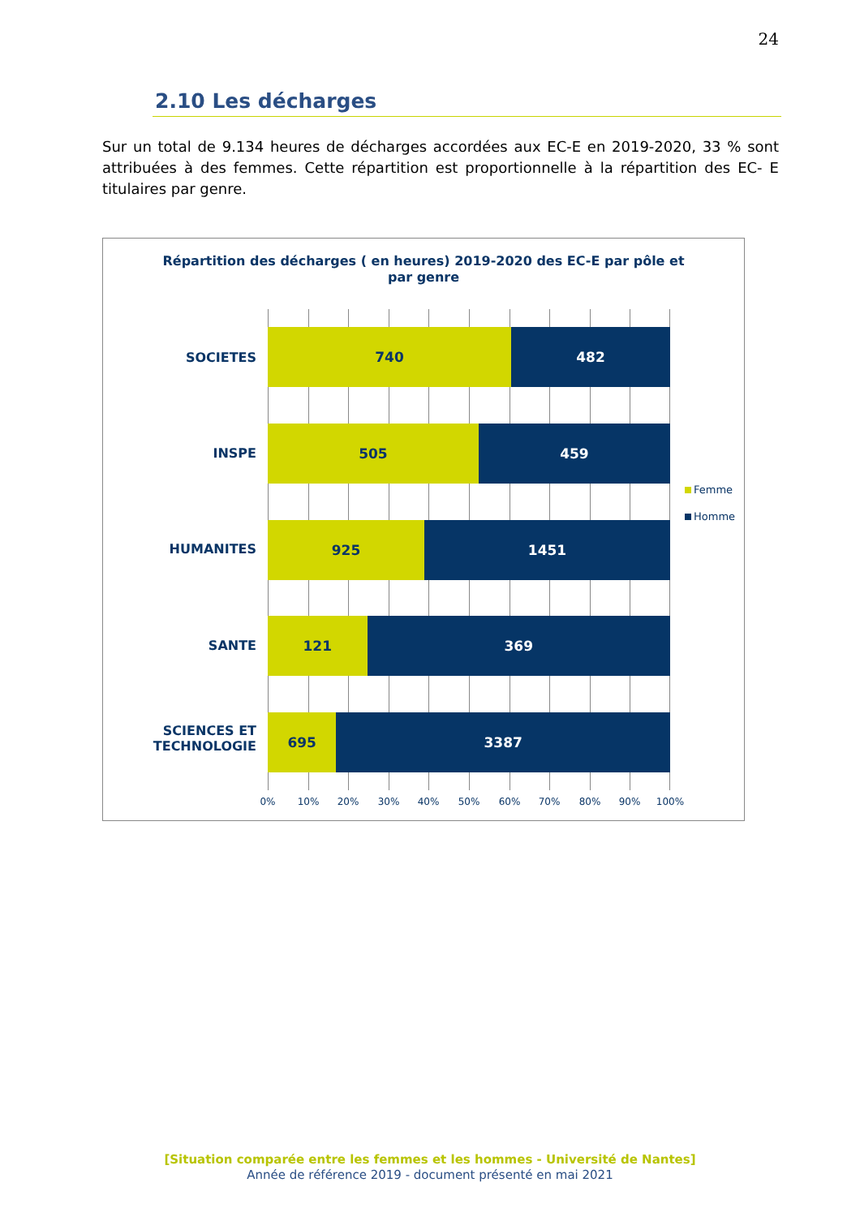24
2.10 Les décharges
Sur un total de 9.134 heures de décharges accordées aux EC-E en 2019-2020, 33 % sont attribuées à des femmes. Cette répartition est proportionnelle à la répartition des EC- E titulaires par genre.
Répartition des décharges ( en heures) 2019-2020 des EC-E par pôle et par genre
SOCIETES
740 482
INSPE
505 459
HUMANITES
925 1451
SANTE
121 369
SCIENCES ET TECHNOLOGIE
695 3387
0% 10% 20% 30% 40% 50% 60% 70% 80% 90% 100%
Femme
Homme
[Situation comparée entre les femmes et les hommes - Université de Nantes]
Année de référence 2019 - document présenté en mai 2021